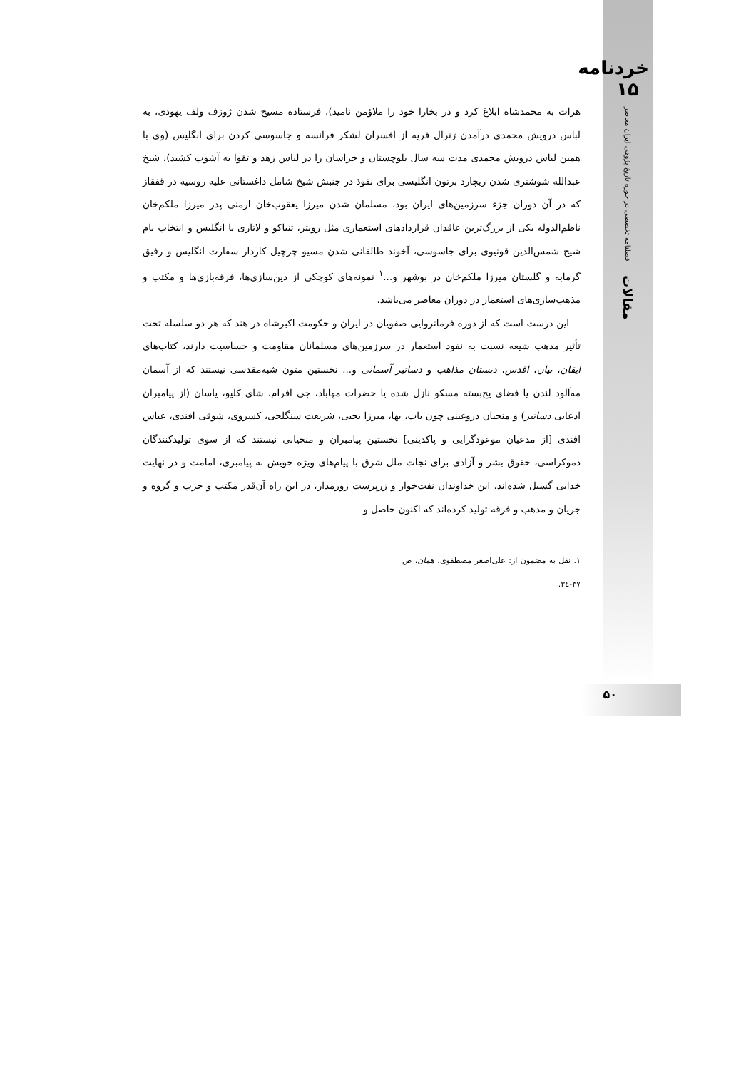خردنامه ۱۵
فصلنامه تخصصی در حوزه تاریخ پژوهی ایران معاصر
مقالات
۵۰
هرات به محمدشاه ابلاغ کرد و در بخارا خود را ملاؤمن نامید)، فرستاده مسیح شدن ژوزف ولف یهودی، به لباس درویش محمدی درآمدن ژنرال فریه از افسران لشکر فرانسه و جاسوسی کردن برای انگلیس (وی با همین لباس درویش محمدی مدت سه سال بلوچستان و خراسان را در لباس زهد و تقوا به آشوب کشید)، شیخ عبدالله شوشتری شدن ریچارد برتون انگلیسی برای نفوذ در جنبش شیخ شامل داغستانی علیه روسیه در قفقاز که در آن دوران جزء سرزمین‌های ایران بود، مسلمان شدن میرزا یعقوب‌خان ارمنی پدر میرزا ملکم‌خان ناظم‌الدوله یکی از بزرگ‌ترین عاقدان قراردادهای استعماری مثل رویتر، تنباکو و لاتاری با انگلیس و انتخاب نام شیخ شمس‌الدین قونیوی برای جاسوسی، آخوند طالقانی شدن مسیو چرچیل کاردار سفارت انگلیس و رفیق گرمابه و گلستان میرزا ملکم‌خان در بوشهر و...<sup>۱</sup> نمونه‌های کوچکی از دین‌سازی‌ها، فرقه‌بازی‌ها و مکتب و مذهب‌سازی‌های استعمار در دوران معاصر می‌باشد.
این درست است که از دوره فرمانروایی صفویان در ایران و حکومت اکبرشاه در هند که هر دو سلسله تحت تأثیر مذهب شیعه نسبت به نفوذ استعمار در سرزمین‌های مسلمانان مقاومت و حساسیت دارند، کتاب‌های ایقان، بیان، اقدس، دبستان مذاهب و دساتیر آسمانی و... نخستین متون شبه‌مقدسی نیستند که از آسمان مه‌آلود لندن یا فضای یخ‌بسته مسکو نازل شده یا حضرات مهاباد، جی افرام، شای کلیو، یاسان (از پیامبران ادعایی دساتیر) و منجیان دروغینی چون باب، بها، میرزا یحیی، شریعت سنگلجی، کسروی، شوقی افندی، عباس افندی [از مدعیان موعودگرایی و پاکدینی] نخستین پیامبران و منجیانی نیستند که از سوی تولیدکنندگان دموکراسی، حقوق بشر و آزادی برای نجات ملل شرق با پیام‌های ویژه خویش به پیامبری، امامت و در نهایت خدایی گسیل شده‌اند. این خداوندان نفت‌خوار و زرپرست زورمدار، در این راه آن‌قدر مکتب و حزب و گروه و جریان و مذهب و فرقه تولید کرده‌اند که اکنون حاصل و
۱. نقل به مضمون از: علی‌اصغر مصطفوی، همان، ص ۳۷-۳٤.